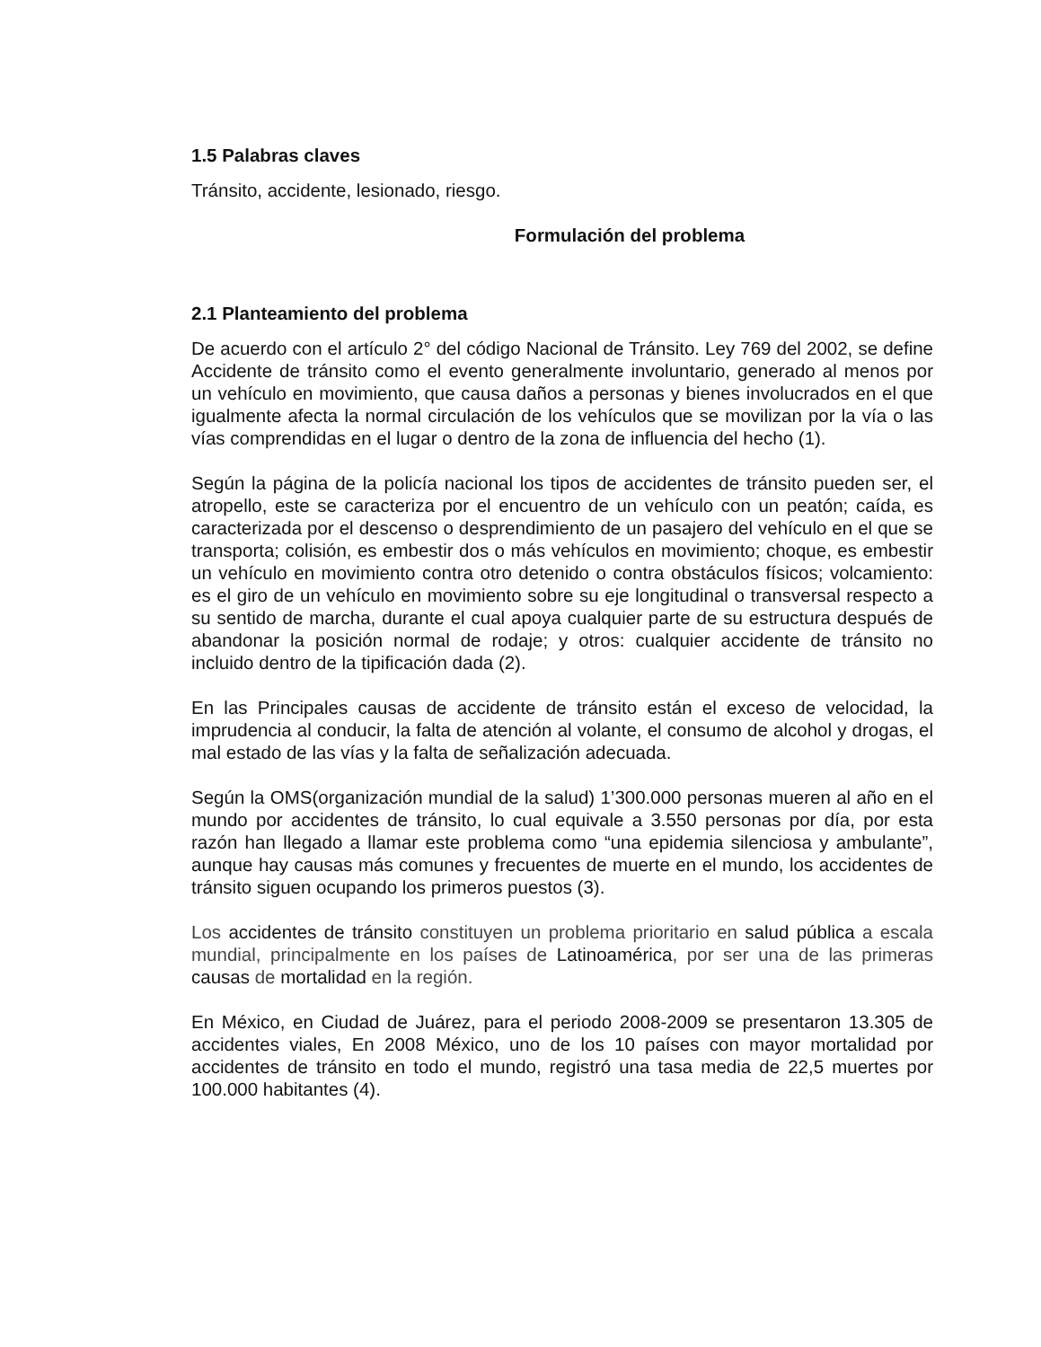1.5 Palabras claves
Tránsito, accidente, lesionado, riesgo.
Formulación del problema
2.1 Planteamiento del problema
De acuerdo con el artículo 2° del código Nacional de Tránsito. Ley 769 del 2002, se define Accidente de tránsito como el evento generalmente involuntario, generado al menos por un vehículo en movimiento, que causa daños a personas y bienes involucrados en el que igualmente afecta la normal circulación de los vehículos que se movilizan por la vía o las vías comprendidas en el lugar o dentro de la zona de influencia del hecho (1).
Según la página de la policía nacional los tipos de accidentes de tránsito pueden ser, el atropello, este se caracteriza por el encuentro de un vehículo con un peatón; caída, es caracterizada por el descenso o desprendimiento de un pasajero del vehículo en el que se transporta; colisión, es embestir dos o más vehículos en movimiento; choque, es embestir un vehículo en movimiento contra otro detenido o contra obstáculos físicos; volcamiento: es el giro de un vehículo en movimiento sobre su eje longitudinal o transversal respecto a su sentido de marcha, durante el cual apoya cualquier parte de su estructura después de abandonar la posición normal de rodaje; y otros: cualquier accidente de tránsito no incluido dentro de la tipificación dada (2).
En las Principales causas de accidente de tránsito están el exceso de velocidad, la imprudencia al conducir, la falta de atención al volante, el consumo de alcohol y drogas, el mal estado de las vías y la falta de señalización adecuada.
Según la OMS(organización mundial de la salud) 1’300.000 personas mueren al año en el mundo por accidentes de tránsito, lo cual equivale a 3.550 personas por día, por esta razón han llegado a llamar este problema como “una epidemia silenciosa y ambulante”, aunque hay causas más comunes y frecuentes de muerte en el mundo, los accidentes de tránsito siguen ocupando los primeros puestos (3).
Los accidentes de tránsito constituyen un problema prioritario en salud pública a escala mundial, principalmente en los países de Latinoamérica, por ser una de las primeras causas de mortalidad en la región.
En México, en Ciudad de Juárez, para el periodo 2008-2009 se presentaron 13.305 de accidentes viales, En 2008 México, uno de los 10 países con mayor mortalidad por accidentes de tránsito en todo el mundo, registró una tasa media de 22,5 muertes por 100.000 habitantes (4).